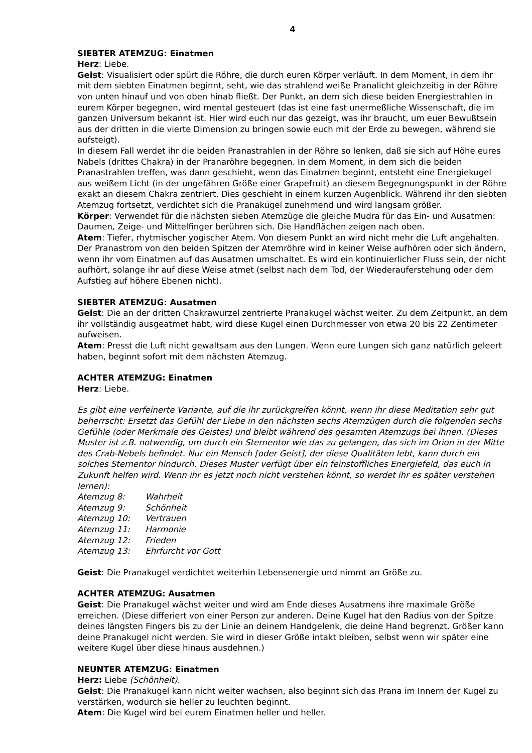4
SIEBTER ATEMZUG: Einatmen
Herz: Liebe.
Geist: Visualisiert oder spürt die Röhre, die durch euren Körper verläuft. In dem Moment, in dem ihr mit dem siebten Einatmen beginnt, seht, wie das strahlend weiße Pranalicht gleichzeitig in der Röhre von unten hinauf und von oben hinab fließt. Der Punkt, an dem sich diese beiden Energiestrahlen in eurem Körper begegnen, wird mental gesteuert (das ist eine fast unermeßliche Wissenschaft, die im ganzen Universum bekannt ist. Hier wird euch nur das gezeigt, was ihr braucht, um euer Bewußtsein aus der dritten in die vierte Dimension zu bringen sowie euch mit der Erde zu bewegen, während sie aufsteigt).
In diesem Fall werdet ihr die beiden Pranastrahlen in der Röhre so lenken, daß sie sich auf Höhe eures Nabels (drittes Chakra) in der Pranaröhre begegnen. In dem Moment, in dem sich die beiden Pranastrahlen treffen, was dann geschieht, wenn das Einatmen beginnt, entsteht eine Energiekugel aus weißem Licht (in der ungefähren Größe einer Grapefruit) an diesem Begegnungspunkt in der Röhre exakt an diesem Chakra zentriert. Dies geschieht in einem kurzen Augenblick. Während ihr den siebten Atemzug fortsetzt, verdichtet sich die Pranakugel zunehmend und wird langsam größer.
Körper: Verwendet für die nächsten sieben Atemzüge die gleiche Mudra für das Ein- und Ausatmen: Daumen, Zeige- und Mittelfinger berühren sich. Die Handflächen zeigen nach oben.
Atem: Tiefer, rhytmischer yogischer Atem. Von diesem Punkt an wird nicht mehr die Luft angehalten. Der Pranastrom von den beiden Spitzen der Atemröhre wird in keiner Weise aufhören oder sich ändern, wenn ihr vom Einatmen auf das Ausatmen umschaltet. Es wird ein kontinuierlicher Fluss sein, der nicht aufhört, solange ihr auf diese Weise atmet (selbst nach dem Tod, der Wiederauferstehung oder dem Aufstieg auf höhere Ebenen nicht).
SIEBTER ATEMZUG: Ausatmen
Geist: Die an der dritten Chakrawurzel zentrierte Pranakugel wächst weiter. Zu dem Zeitpunkt, an dem ihr vollständig ausgeatmet habt, wird diese Kugel einen Durchmesser von etwa 20 bis 22 Zentimeter aufweisen.
Atem: Presst die Luft nicht gewaltsam aus den Lungen. Wenn eure Lungen sich ganz natürlich geleert haben, beginnt sofort mit dem nächsten Atemzug.
ACHTER ATEMZUG: Einatmen
Herz: Liebe.
Es gibt eine verfeinerte Variante, auf die ihr zurückgreifen könnt, wenn ihr diese Meditation sehr gut beherrscht: Ersetzt das Gefühl der Liebe in den nächsten sechs Atemzügen durch die folgenden sechs Gefühle (oder Merkmale des Geistes) und bleibt während des gesamten Atemzugs bei ihnen. (Dieses Muster ist z.B. notwendig, um durch ein Sternentor wie das zu gelangen, das sich im Orion in der Mitte des Crab-Nebels befindet. Nur ein Mensch [oder Geist], der diese Qualitäten lebt, kann durch ein solches Sternentor hindurch. Dieses Muster verfügt über ein feinstoffliches Energiefeld, das euch in Zukunft helfen wird. Wenn ihr es jetzt noch nicht verstehen könnt, so werdet ihr es später verstehen lernen):
Atemzug 8: Wahrheit
Atemzug 9: Schönheit
Atemzug 10: Vertrauen
Atemzug 11: Harmonie
Atemzug 12: Frieden
Atemzug 13: Ehrfurcht vor Gott
Geist: Die Pranakugel verdichtet weiterhin Lebensenergie und nimmt an Größe zu.
ACHTER ATEMZUG: Ausatmen
Geist: Die Pranakugel wächst weiter und wird am Ende dieses Ausatmens ihre maximale Größe erreichen. (Diese differiert von einer Person zur anderen. Deine Kugel hat den Radius von der Spitze deines längsten Fingers bis zu der Linie an deinem Handgelenk, die deine Hand begrenzt. Größer kann deine Pranakugel nicht werden. Sie wird in dieser Größe intakt bleiben, selbst wenn wir später eine weitere Kugel über diese hinaus ausdehnen.)
NEUNTER ATEMZUG: Einatmen
Herz: Liebe (Schönheit).
Geist: Die Pranakugel kann nicht weiter wachsen, also beginnt sich das Prana im Innern der Kugel zu verstärken, wodurch sie heller zu leuchten beginnt.
Atem: Die Kugel wird bei eurem Einatmen heller und heller.